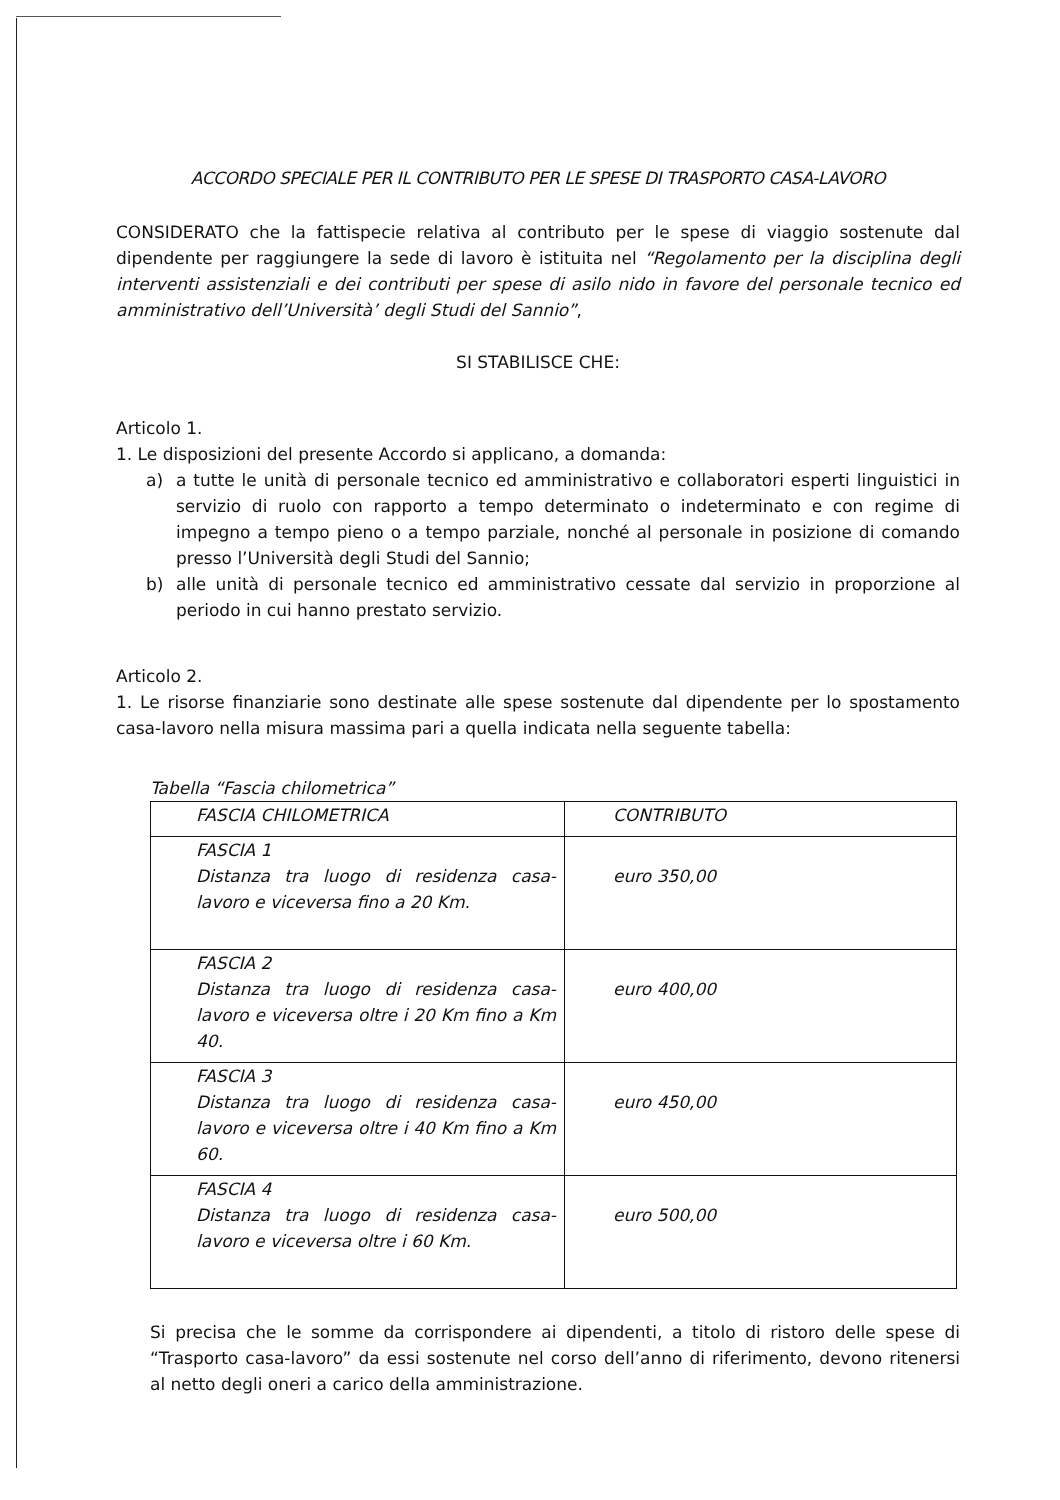ACCORDO SPECIALE PER IL CONTRIBUTO PER LE SPESE DI TRASPORTO CASA-LAVORO
CONSIDERATO che la fattispecie relativa al contributo per le spese di viaggio sostenute dal dipendente per raggiungere la sede di lavoro è istituita nel “Regolamento per la disciplina degli interventi assistenziali e dei contributi per spese di asilo nido in favore del personale tecnico ed amministrativo dell’Università’ degli Studi del Sannio”,
SI STABILISCE CHE:
Articolo 1.
1. Le disposizioni del presente Accordo si applicano, a domanda:
a) a tutte le unità di personale tecnico ed amministrativo e collaboratori esperti linguistici in servizio di ruolo con rapporto a tempo determinato o indeterminato e con regime di impegno a tempo pieno o a tempo parziale, nonché al personale in posizione di comando presso l’Università degli Studi del Sannio;
b) alle unità di personale tecnico ed amministrativo cessate dal servizio in proporzione al periodo in cui hanno prestato servizio.
Articolo 2.
1. Le risorse finanziarie sono destinate alle spese sostenute dal dipendente per lo spostamento casa-lavoro nella misura massima pari a quella indicata nella seguente tabella:
Tabella “Fascia chilometrica”
| FASCIA CHILOMETRICA | CONTRIBUTO |
| --- | --- |
| FASCIA 1 Distanza tra luogo di residenza casa-lavoro e viceversa fino a 20 Km. | euro 350,00 |
| FASCIA 2 Distanza tra luogo di residenza casa-lavoro e viceversa oltre i 20 Km fino a Km 40. | euro 400,00 |
| FASCIA 3 Distanza tra luogo di residenza casa-lavoro e viceversa oltre i 40 Km fino a Km 60. | euro 450,00 |
| FASCIA 4 Distanza tra luogo di residenza casa-lavoro e viceversa oltre i 60 Km. | euro 500,00 |
Si precisa che le somme da corrispondere ai dipendenti, a titolo di ristoro delle spese di “Trasporto casa-lavoro” da essi sostenute nel corso dell’anno di riferimento, devono ritenersi al netto degli oneri a carico della amministrazione.